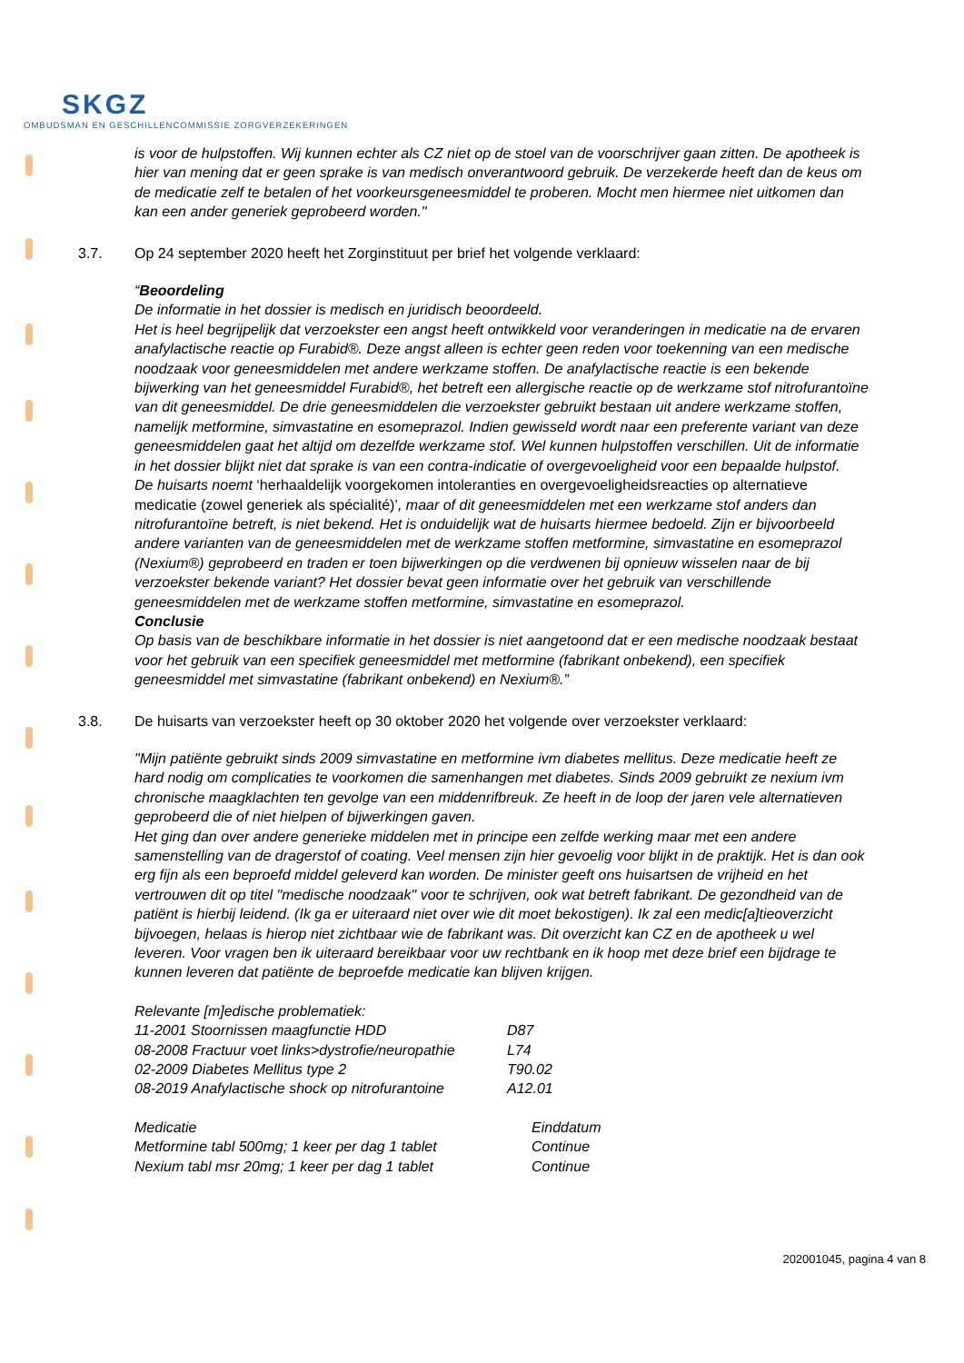SKGZ
OMBUDSMAN EN GESCHILLENCOMMISSIE ZORGVERZEKERINGEN
is voor de hulpstoffen. Wij kunnen echter als CZ niet op de stoel van de voorschrijver gaan zitten. De apotheek is hier van mening dat er geen sprake is van medisch onverantwoord gebruik. De verzekerde heeft dan de keus om de medicatie zelf te betalen of het voorkeursgeneesmiddel te proberen. Mocht men hiermee niet uitkomen dan kan een ander generiek geprobeerd worden."
3.7. Op 24 september 2020 heeft het Zorginstituut per brief het volgende verklaard:
“Beoordeling
De informatie in het dossier is medisch en juridisch beoordeeld.
Het is heel begrijpelijk dat verzoekster een angst heeft ontwikkeld voor veranderingen in medicatie na de ervaren anafylactische reactie op Furabid®. Deze angst alleen is echter geen reden voor toekenning van een medische noodzaak voor geneesmiddelen met andere werkzame stoffen. De anafylactische reactie is een bekende bijwerking van het geneesmiddel Furabid®, het betreft een allergische reactie op de werkzame stof nitrofurantoïne van dit geneesmiddel. De drie geneesmiddelen die verzoekster gebruikt bestaan uit andere werkzame stoffen, namelijk metformine, simvastatine en esomeprazol. Indien gewisseld wordt naar een preferente variant van deze geneesmiddelen gaat het altijd om dezelfde werkzame stof. Wel kunnen hulpstoffen verschillen. Uit de informatie in het dossier blijkt niet dat sprake is van een contra-indicatie of overgevoeligheid voor een bepaalde hulpstof.
De huisarts noemt ‘herhaaldelijk voorgekomen intoleranties en overgevoeligheidsreacties op alternatieve medicatie (zowel generiek als spécialité)’, maar of dit geneesmiddelen met een werkzame stof anders dan nitrofurantoïne betreft, is niet bekend. Het is onduidelijk wat de huisarts hiermee bedoeld. Zijn er bijvoorbeeld andere varianten van de geneesmiddelen met de werkzame stoffen metformine, simvastatine en esomeprazol (Nexium®) geprobeerd en traden er toen bijwerkingen op die verdwenen bij opnieuw wisselen naar de bij verzoekster bekende variant? Het dossier bevat geen informatie over het gebruik van verschillende geneesmiddelen met de werkzame stoffen metformine, simvastatine en esomeprazol.
Conclusie
Op basis van de beschikbare informatie in het dossier is niet aangetoond dat er een medische noodzaak bestaat voor het gebruik van een specifiek geneesmiddel met metformine (fabrikant onbekend), een specifiek geneesmiddel met simvastatine (fabrikant onbekend) en Nexium®.”
3.8. De huisarts van verzoekster heeft op 30 oktober 2020 het volgende over verzoekster verklaard:
"Mijn patiënte gebruikt sinds 2009 simvastatine en metformine ivm diabetes mellitus. Deze medicatie heeft ze hard nodig om complicaties te voorkomen die samenhangen met diabetes. Sinds 2009 gebruikt ze nexium ivm chronische maagklachten ten gevolge van een middenrifbreuk. Ze heeft in de loop der jaren vele alternatieven geprobeerd die of niet hielpen of bijwerkingen gaven.
Het ging dan over andere generieke middelen met in principe een zelfde werking maar met een andere samenstelling van de dragerstof of coating. Veel mensen zijn hier gevoelig voor blijkt in de praktijk. Het is dan ook erg fijn als een beproefd middel geleverd kan worden. De minister geeft ons huisartsen de vrijheid en het vertrouwen dit op titel "medische noodzaak" voor te schrijven, ook wat betreft fabrikant. De gezondheid van de patiënt is hierbij leidend. (Ik ga er uiteraard niet over wie dit moet bekostigen). Ik zal een medic[a]tieoverzicht bijvoegen, helaas is hierop niet zichtbaar wie de fabrikant was. Dit overzicht kan CZ en de apotheek u wel leveren. Voor vragen ben ik uiteraard bereikbaar voor uw rechtbank en ik hoop met deze brief een bijdrage te kunnen leveren dat patiënte de beproefde medicatie kan blijven krijgen.
Relevante [m]edische problematiek:
| 11-2001 Stoornissen maagfunctie HDD | D87 |
| 08-2008 Fractuur voet links>dystrofie/neuropathie | L74 |
| 02-2009 Diabetes Mellitus type 2 | T90.02 |
| 08-2019 Anafylactische shock op nitrofurantoine | A12.01 |
| Medicatie | Einddatum |
| Metformine tabl 500mg; 1 keer per dag 1 tablet | Continue |
| Nexium tabl msr 20mg; 1 keer per dag 1 tablet | Continue |
202001045, pagina 4 van 8